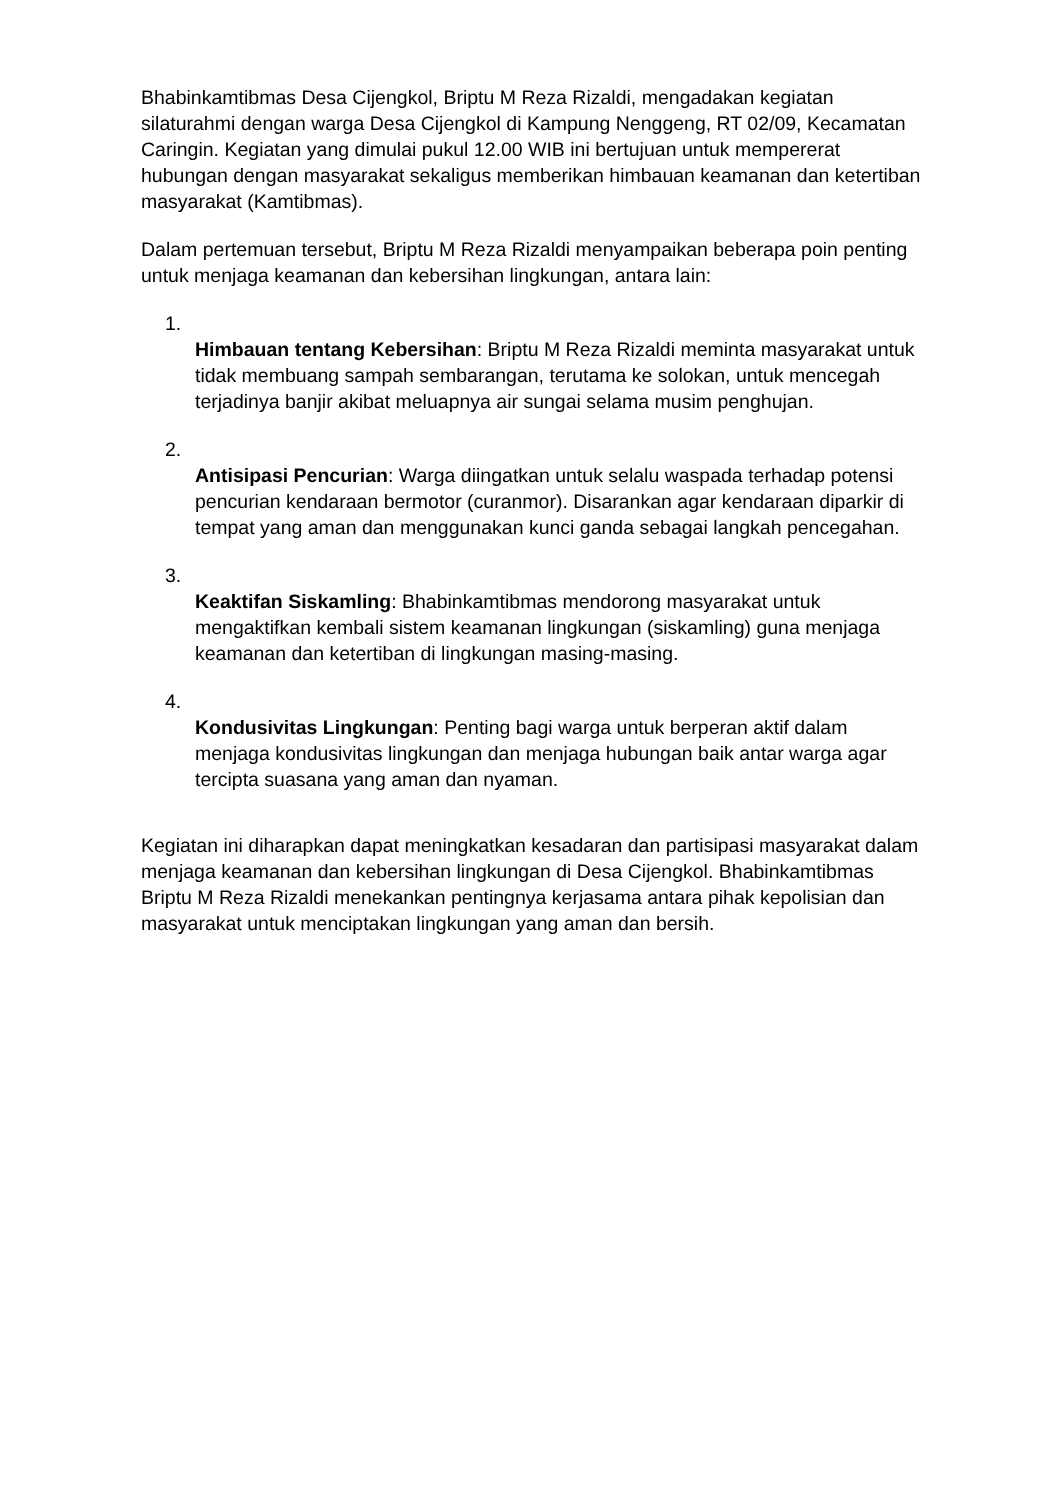Bhabinkamtibmas Desa Cijengkol, Briptu M Reza Rizaldi, mengadakan kegiatan silaturahmi dengan warga Desa Cijengkol di Kampung Nenggeng, RT 02/09, Kecamatan Caringin. Kegiatan yang dimulai pukul 12.00 WIB ini bertujuan untuk mempererat hubungan dengan masyarakat sekaligus memberikan himbauan keamanan dan ketertiban masyarakat (Kamtibmas).
Dalam pertemuan tersebut, Briptu M Reza Rizaldi menyampaikan beberapa poin penting untuk menjaga keamanan dan kebersihan lingkungan, antara lain:
1.
Himbauan tentang Kebersihan: Briptu M Reza Rizaldi meminta masyarakat untuk tidak membuang sampah sembarangan, terutama ke solokan, untuk mencegah terjadinya banjir akibat meluapnya air sungai selama musim penghujan.
2.
Antisipasi Pencurian: Warga diingatkan untuk selalu waspada terhadap potensi pencurian kendaraan bermotor (curanmor). Disarankan agar kendaraan diparkir di tempat yang aman dan menggunakan kunci ganda sebagai langkah pencegahan.
3.
Keaktifan Siskamling: Bhabinkamtibmas mendorong masyarakat untuk mengaktifkan kembali sistem keamanan lingkungan (siskamling) guna menjaga keamanan dan ketertiban di lingkungan masing-masing.
4.
Kondusivitas Lingkungan: Penting bagi warga untuk berperan aktif dalam menjaga kondusivitas lingkungan dan menjaga hubungan baik antar warga agar tercipta suasana yang aman dan nyaman.
Kegiatan ini diharapkan dapat meningkatkan kesadaran dan partisipasi masyarakat dalam menjaga keamanan dan kebersihan lingkungan di Desa Cijengkol. Bhabinkamtibmas Briptu M Reza Rizaldi menekankan pentingnya kerjasama antara pihak kepolisian dan masyarakat untuk menciptakan lingkungan yang aman dan bersih.